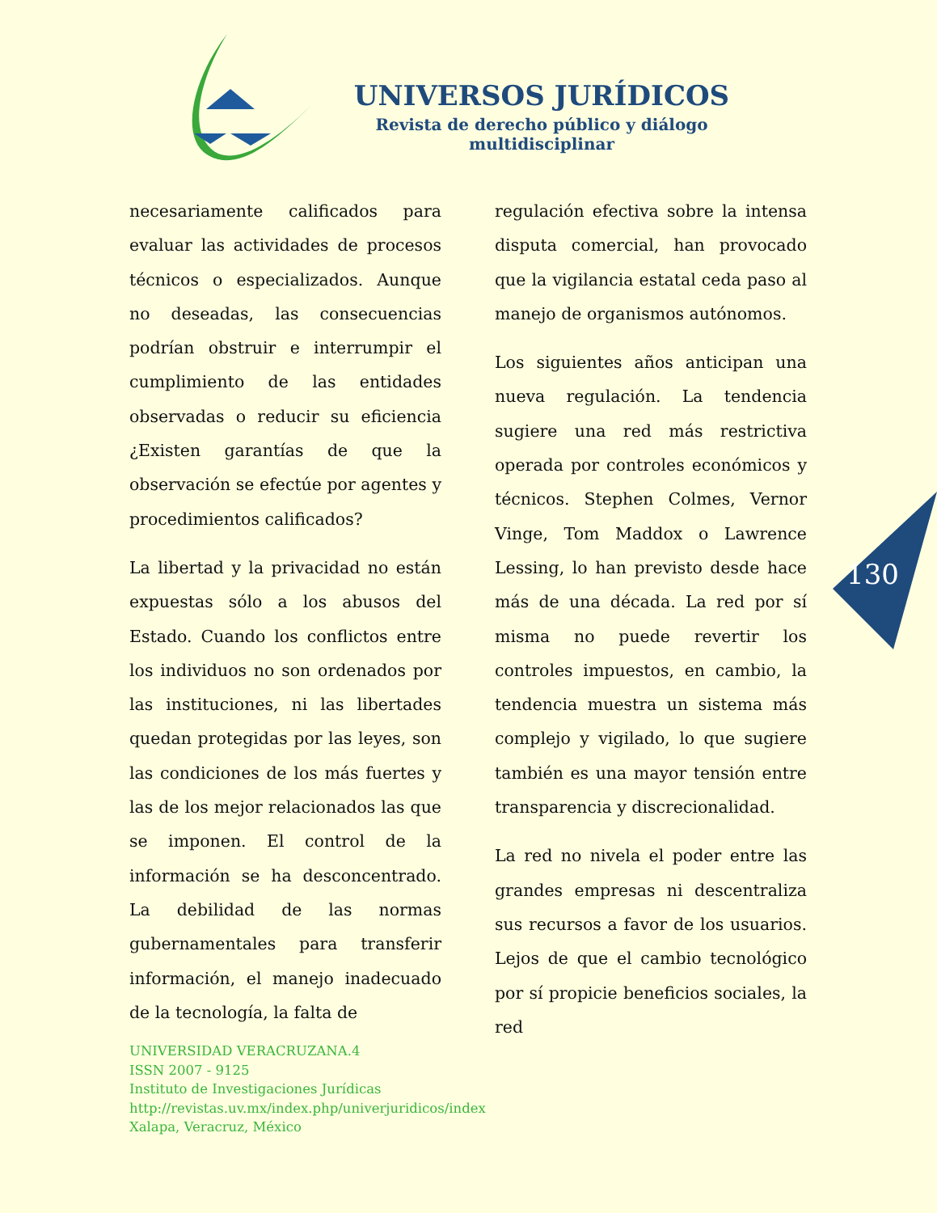UNIVERSOS JURÍDICOS
Revista de derecho público y diálogo multidisciplinar
necesariamente calificados para evaluar las actividades de procesos técnicos o especializados. Aunque no deseadas, las consecuencias podrían obstruir e interrumpir el cumplimiento de las entidades observadas o reducir su eficiencia ¿Existen garantías de que la observación se efectúe por agentes y procedimientos calificados?
La libertad y la privacidad no están expuestas sólo a los abusos del Estado. Cuando los conflictos entre los individuos no son ordenados por las instituciones, ni las libertades quedan protegidas por las leyes, son las condiciones de los más fuertes y las de los mejor relacionados las que se imponen. El control de la información se ha desconcentrado. La debilidad de las normas gubernamentales para transferir información, el manejo inadecuado de la tecnología, la falta de
regulación efectiva sobre la intensa disputa comercial, han provocado que la vigilancia estatal ceda paso al manejo de organismos autónomos.
Los siguientes años anticipan una nueva regulación. La tendencia sugiere una red más restrictiva operada por controles económicos y técnicos. Stephen Colmes, Vernor Vinge, Tom Maddox o Lawrence Lessing, lo han previsto desde hace más de una década. La red por sí misma no puede revertir los controles impuestos, en cambio, la tendencia muestra un sistema más complejo y vigilado, lo que sugiere también es una mayor tensión entre transparencia y discrecionalidad.
La red no nivela el poder entre las grandes empresas ni descentraliza sus recursos a favor de los usuarios. Lejos de que el cambio tecnológico por sí propicie beneficios sociales, la red
130
UNIVERSIDAD VERACRUZANA.4
ISSN 2007 - 9125
Instituto de Investigaciones Jurídicas
http://revistas.uv.mx/index.php/univerjuridicos/index
Xalapa, Veracruz, México